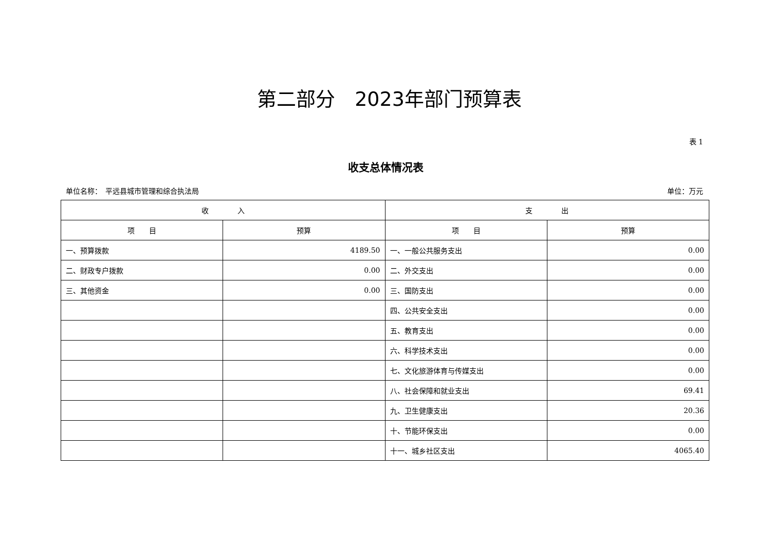第二部分　2023年部门预算表
表 1
收支总体情况表
单位名称：　平远县城市管理和综合执法局 单位：万元
| 收 入 | | 支 出 | |
| --- | --- | --- | --- |
| 项 目 | 预算 | 项 目 | 预算 |
| 一、预算拨款 | 4189.50 | 一、一般公共服务支出 | 0.00 |
| 二、财政专户拨款 | 0.00 | 二、外交支出 | 0.00 |
| 三、其他资金 | 0.00 | 三、国防支出 | 0.00 |
| | | 四、公共安全支出 | 0.00 |
| | | 五、教育支出 | 0.00 |
| | | 六、科学技术支出 | 0.00 |
| | | 七、文化旅游体育与传媒支出 | 0.00 |
| | | 八、社会保障和就业支出 | 69.41 |
| | | 九、卫生健康支出 | 20.36 |
| | | 十、节能环保支出 | 0.00 |
| | | 十一、城乡社区支出 | 4065.40 |